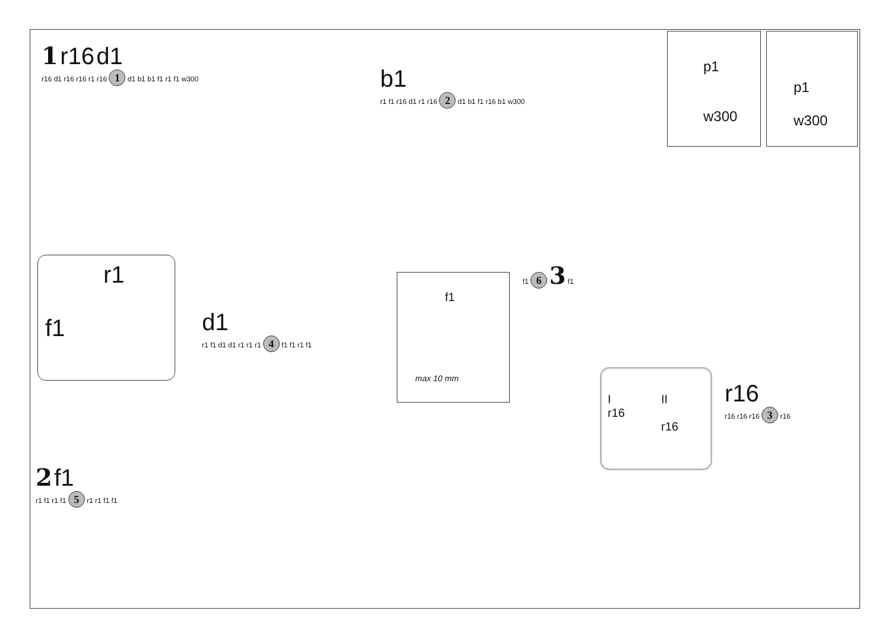1 r16 d1
r16 d1 r16 r16 r1 r16 1 d1 b1 b1 f1 r1 f1 w300
b1
r1 f1 r16 d1 r1 r16 2 d1 b1 f1 r16 b1 w300
p1
w300
p1
w300
r1
f1
d1
r1 f1 d1 d1 r1 r1 r1 4 f1 f1 r1 f1
f1
max 10 mm
2 f1
r1 f1 r1 f1 5 r1 r1 f1 f1
f1 6 3 f1
I
r16
II
r16
r16
r16 r16 r16 3 r16